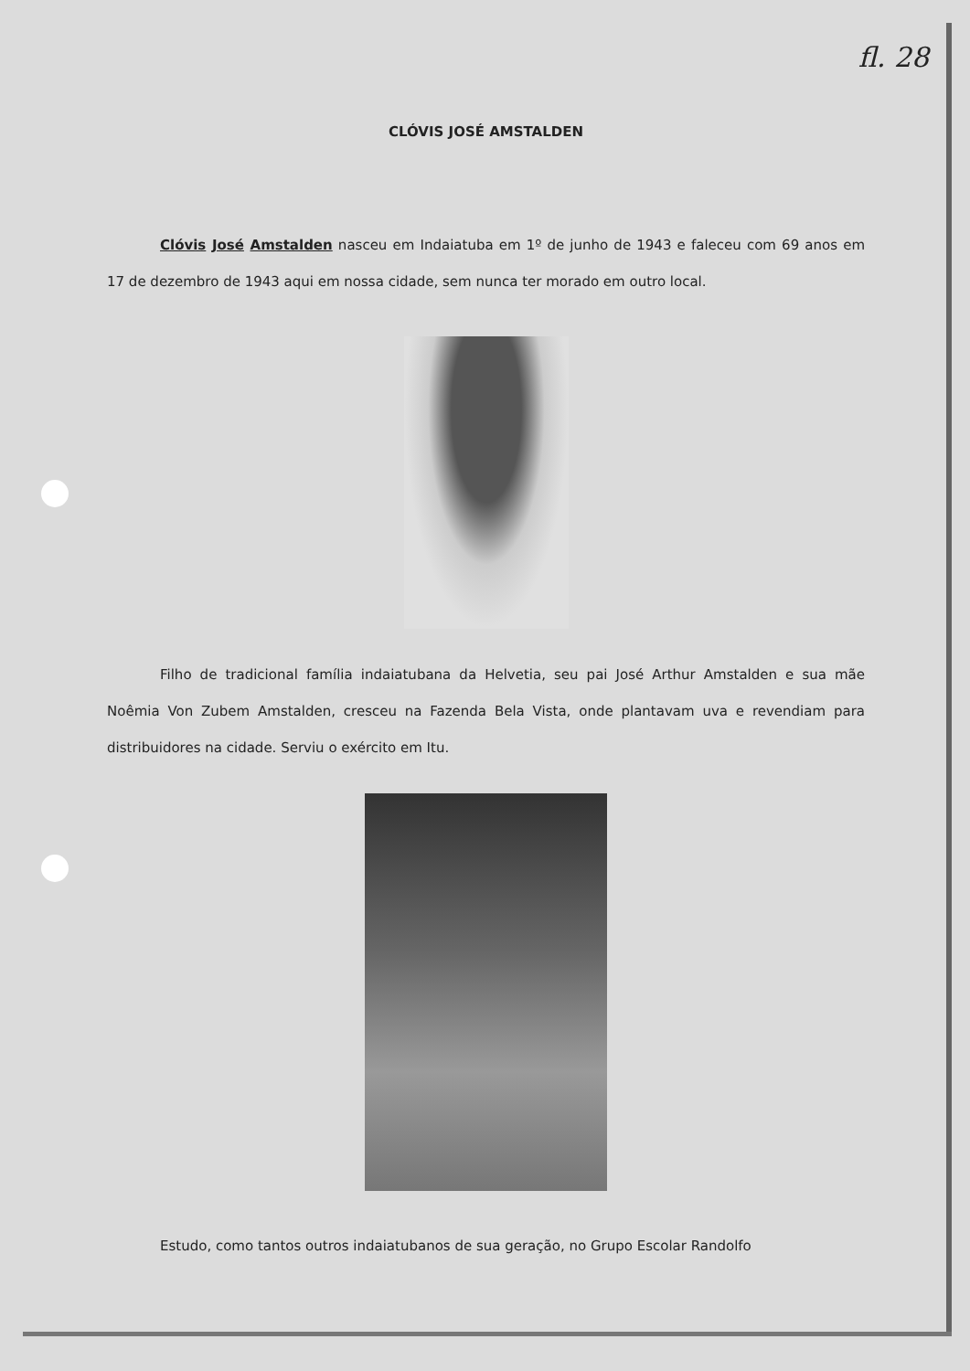fl. 28
CLÓVIS JOSÉ AMSTALDEN
Clóvis José Amstalden nasceu em Indaiatuba em 1º de junho de 1943 e faleceu com 69 anos em 17 de dezembro de 1943 aqui em nossa cidade, sem nunca ter morado em outro local.
Filho de tradicional família indaiatubana da Helvetia, seu pai José Arthur Amstalden e sua mãe Noêmia Von Zubem Amstalden, cresceu na Fazenda Bela Vista, onde plantavam uva e revendiam para distribuidores na cidade. Serviu o exército em Itu.
Estudo, como tantos outros indaiatubanos de sua geração, no Grupo Escolar Randolfo